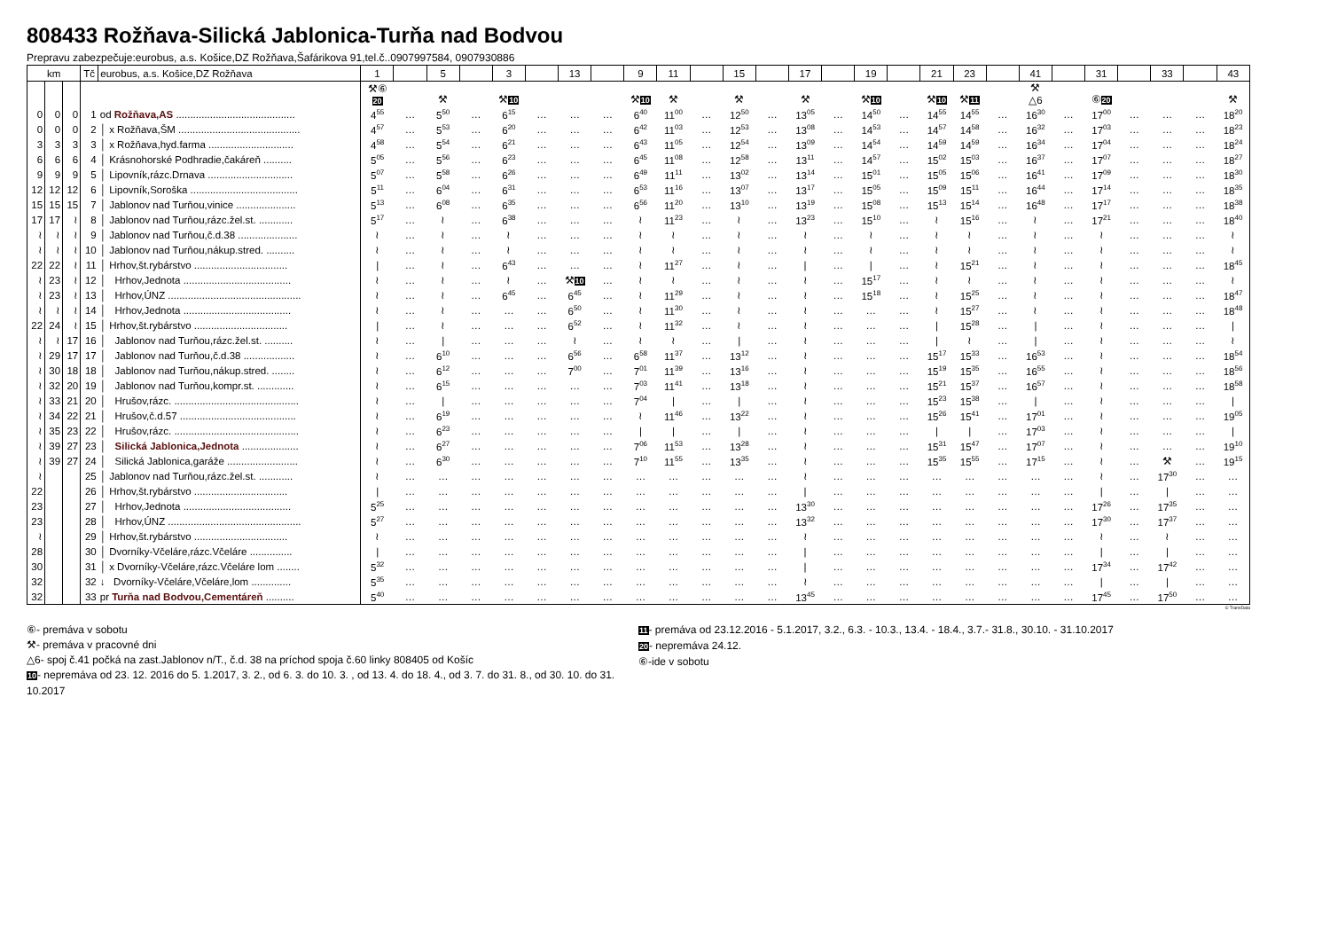808433 Rožňava-Silická Jablonica-Turňa nad Bodvou
Prepravu zabezpečuje:eurobus, a.s. Košice,DZ Rožňava,Šafárikova 91,tel.č..0907997584, 0907930886
| km | | | Tč | eurobus, a.s. Košice,DZ Rožňava | 1 | | 5 | | 3 | | 13 | | 9 | 11 | | 15 | | 17 | | 19 | | 21 | 23 | | 41 | | 31 | | 33 | | 43 |
| --- | --- | --- | --- | --- | --- | --- | --- | --- | --- | --- | --- | --- | --- | --- | --- | --- | --- | --- | --- | --- | --- | --- | --- | --- | --- | --- | --- | --- | --- | --- | --- |
| | | | | | ⚒⑥ 20 | | ⚒ | | ⚒ 10 | | | | ⚒ 10 | ⚒ | | ⚒ | | ⚒ | | ⚒ 10 | | ⚒ 10 | ⚒ 11 | | ⚒ △6 | | ⑥ 20 | | | | ⚒ |
| 0 | 0 | 0 | 1 | od Rožňava,AS .......................................... | 4<sup>55</sup> | … | 5<sup>50</sup> | … | 6<sup>15</sup> | … | … | … | 6<sup>40</sup> | 11<sup>00</sup> | … | 12<sup>50</sup> | … | 13<sup>05</sup> | … | 14<sup>50</sup> | … | 14<sup>55</sup> | 14<sup>55</sup> | … | 16<sup>30</sup> | … | 17<sup>00</sup> | … | … | … | 18<sup>20</sup> |
| 0 | 0 | 0 | 2 | │ x Rožňava,ŠM ........................................... | 4<sup>57</sup> | … | 5<sup>53</sup> | … | 6<sup>20</sup> | … | … | … | 6<sup>42</sup> | 11<sup>03</sup> | … | 12<sup>53</sup> | … | 13<sup>08</sup> | … | 14<sup>53</sup> | … | 14<sup>57</sup> | 14<sup>58</sup> | … | 16<sup>32</sup> | … | 17<sup>03</sup> | … | … | … | 18<sup>23</sup> |
| 3 | 3 | 3 | 3 | │ x Rožňava,hyd.farma .............................. | 4<sup>58</sup> | … | 5<sup>54</sup> | … | 6<sup>21</sup> | … | … | … | 6<sup>43</sup> | 11<sup>05</sup> | … | 12<sup>54</sup> | … | 13<sup>09</sup> | … | 14<sup>54</sup> | … | 14<sup>59</sup> | 14<sup>59</sup> | … | 16<sup>34</sup> | … | 17<sup>04</sup> | … | … | … | 18<sup>24</sup> |
| 6 | 6 | 6 | 4 | │ Krásnohorské Podhradie,čakáreň .......... | 5<sup>05</sup> | … | 5<sup>56</sup> | … | 6<sup>23</sup> | … | … | … | 6<sup>45</sup> | 11<sup>08</sup> | … | 12<sup>58</sup> | … | 13<sup>11</sup> | … | 14<sup>57</sup> | … | 15<sup>02</sup> | 15<sup>03</sup> | … | 16<sup>37</sup> | … | 17<sup>07</sup> | … | … | … | 18<sup>27</sup> |
| 9 | 9 | 9 | 5 | │ Lipovník,rázc.Drnava .............................. | 5<sup>07</sup> | … | 5<sup>58</sup> | … | 6<sup>26</sup> | … | … | … | 6<sup>49</sup> | 11<sup>11</sup> | … | 13<sup>02</sup> | … | 13<sup>14</sup> | … | 15<sup>01</sup> | … | 15<sup>05</sup> | 15<sup>06</sup> | … | 16<sup>41</sup> | … | 17<sup>09</sup> | … | … | … | 18<sup>30</sup> |
| 12 | 12 | 12 | 6 | │ Lipovník,Soroška ...................................... | 5<sup>11</sup> | … | 6<sup>04</sup> | … | 6<sup>31</sup> | … | … | … | 6<sup>53</sup> | 11<sup>16</sup> | … | 13<sup>07</sup> | … | 13<sup>17</sup> | … | 15<sup>05</sup> | … | 15<sup>09</sup> | 15<sup>11</sup> | … | 16<sup>44</sup> | … | 17<sup>14</sup> | … | … | … | 18<sup>35</sup> |
| 15 | 15 | 15 | 7 | │ Jablonov nad Turňou,vinice ..................... | 5<sup>13</sup> | … | 6<sup>08</sup> | … | 6<sup>35</sup> | … | … | … | 6<sup>56</sup> | 11<sup>20</sup> | … | 13<sup>10</sup> | … | 13<sup>19</sup> | … | 15<sup>08</sup> | … | 15<sup>13</sup> | 15<sup>14</sup> | … | 16<sup>48</sup> | … | 17<sup>17</sup> | … | … | … | 18<sup>38</sup> |
| 17 | 17 | ≀ | 8 | │ Jablonov nad Turňou,rázc.žel.st. ............ | 5<sup>17</sup> | … | ≀ | … | 6<sup>38</sup> | … | … | … | ≀ | 11<sup>23</sup> | … | ≀ | … | 13<sup>23</sup> | … | 15<sup>10</sup> | … | ≀ | 15<sup>16</sup> | … | ≀ | … | 17<sup>21</sup> | … | … | … | 18<sup>40</sup> |
| ≀ | ≀ | ≀ | 9 | │ Jablonov nad Turňou,č.d.38 ..................... | ≀ | … | ≀ | … | ≀ | … | … | … | ≀ | ≀ | … | ≀ | … | ≀ | … | ≀ | … | ≀ | ≀ | … | ≀ | … | ≀ | … | … | … | ≀ |
| ≀ | ≀ | ≀ | 10 | │ Jablonov nad Turňou,nákup.stred. .......... | ≀ | … | ≀ | … | ≀ | … | … | … | ≀ | ≀ | … | ≀ | … | ≀ | … | ≀ | … | ≀ | ≀ | … | ≀ | … | ≀ | … | … | … | ≀ |
| 22 | 22 | ≀ | 11 | │ Hrhov,št.rybárstvo ................................. | / | … | ≀ | … | 6<sup>43</sup> | … | … | … | ≀ | 11<sup>27</sup> | … | ≀ | … | / | … | / | … | ≀ | 15<sup>21</sup> | … | ≀ | … | ≀ | … | … | … | 18<sup>45</sup> |
| ≀ | 23 | ≀ | 12 | │ Hrhov,Jednota ...................................... | ≀ | … | ≀ | … | ≀ | … | ⚒ 10 | … | ≀ | ≀ | … | ≀ | … | ≀ | … | 15<sup>17</sup> | … | ≀ | ≀ | … | ≀ | … | ≀ | … | … | … | ≀ |
| ≀ | 23 | ≀ | 13 | │ Hrhov,ÚNZ ............................................... | ≀ | … | ≀ | … | 6<sup>45</sup> | … | 6<sup>45</sup> | … | ≀ | 11<sup>29</sup> | … | ≀ | … | ≀ | … | 15<sup>18</sup> | … | ≀ | 15<sup>25</sup> | … | ≀ | … | ≀ | … | … | … | 18<sup>47</sup> |
| ≀ | ≀ | ≀ | 14 | │ Hrhov,Jednota ...................................... | ≀ | … | ≀ | … | … | … | 6<sup>50</sup> | … | ≀ | 11<sup>30</sup> | … | ≀ | … | ≀ | … | … | … | ≀ | 15<sup>27</sup> | … | ≀ | … | ≀ | … | … | … | 18<sup>48</sup> |
| 22 | 24 | ≀ | 15 | │ Hrhov,št.rybárstvo ................................. | / | … | ≀ | … | … | … | 6<sup>52</sup> | … | ≀ | 11<sup>32</sup> | … | ≀ | … | ≀ | … | … | … | / | 15<sup>28</sup> | … | / | … | ≀ | … | … | … | / |
| ≀ | ≀ | 17 | 16 | │ Jablonov nad Turňou,rázc.žel.st. .......... | ≀ | … | / | … | … | … | ≀ | … | ≀ | ≀ | … | / | … | ≀ | … | … | … | / | ≀ | … | / | … | ≀ | … | … | … | ≀ |
| ≀ | 29 | 17 | 17 | │ Jablonov nad Turňou,č.d.38 .................. | ≀ | … | 6<sup>10</sup> | … | … | … | 6<sup>56</sup> | … | 6<sup>58</sup> | 11<sup>37</sup> | … | 13<sup>12</sup> | … | ≀ | … | … | … | 15<sup>17</sup> | 15<sup>33</sup> | … | 16<sup>53</sup> | … | ≀ | … | … | … | 18<sup>54</sup> |
| ≀ | 30 | 18 | 18 | │ Jablonov nad Turňou,nákup.stred. ........ | ≀ | … | 6<sup>12</sup> | … | … | … | 7<sup>00</sup> | … | 7<sup>01</sup> | 11<sup>39</sup> | … | 13<sup>16</sup> | … | ≀ | … | … | … | 15<sup>19</sup> | 15<sup>35</sup> | … | 16<sup>55</sup> | … | ≀ | … | … | … | 18<sup>56</sup> |
| ≀ | 32 | 20 | 19 | │ Jablonov nad Turňou,kompr.st. ............. | ≀ | … | 6<sup>15</sup> | … | … | … | … | … | 7<sup>03</sup> | 11<sup>41</sup> | … | 13<sup>18</sup> | … | ≀ | … | … | … | 15<sup>21</sup> | 15<sup>37</sup> | … | 16<sup>57</sup> | … | ≀ | … | … | … | 18<sup>58</sup> |
| ≀ | 33 | 21 | 20 | │ Hrušov,rázc. ............................................ | ≀ | … | / | … | … | … | … | … | 7<sup>04</sup> | / | … | / | … | ≀ | … | … | … | 15<sup>23</sup> | 15<sup>38</sup> | … | / | … | ≀ | … | … | … | / |
| ≀ | 34 | 22 | 21 | │ Hrušov,č.d.57 ......................................... | ≀ | … | 6<sup>19</sup> | … | … | … | … | … | ≀ | 11<sup>46</sup> | … | 13<sup>22</sup> | … | ≀ | … | … | … | 15<sup>26</sup> | 15<sup>41</sup> | … | 17<sup>01</sup> | … | ≀ | … | … | … | 19<sup>05</sup> |
| ≀ | 35 | 23 | 22 | │ Hrušov,rázc. ............................................ | ≀ | … | 6<sup>23</sup> | … | … | … | … | … | / | / | … | / | … | ≀ | … | … | … | / | / | … | 17<sup>03</sup> | … | ≀ | … | … | … | / |
| ≀ | 39 | 27 | 23 | │ Silická Jablonica,Jednota .................... | ≀ | … | 6<sup>27</sup> | … | … | … | … | … | 7<sup>06</sup> | 11<sup>53</sup> | … | 13<sup>28</sup> | … | ≀ | … | … | … | 15<sup>31</sup> | 15<sup>47</sup> | … | 17<sup>07</sup> | … | ≀ | … | … | … | 19<sup>10</sup> |
| ≀ | 39 | 27 | 24 | │ Silická Jablonica,garáže ......................... | ≀ | … | 6<sup>30</sup> | … | … | … | … | … | 7<sup>10</sup> | 11<sup>55</sup> | … | 13<sup>35</sup> | … | ≀ | … | … | … | 15<sup>35</sup> | 15<sup>55</sup> | … | 17<sup>15</sup> | … | ≀ | … | ⚒ | … | 19<sup>15</sup> |
| ≀ | | | 25 | │ Jablonov nad Turňou,rázc.žel.st. ............ | ≀ | … | … | … | … | … | … | … | … | … | … | … | … | ≀ | … | … | … | … | … | … | … | … | ≀ | … | 17<sup>30</sup> | … | … |
| 22 | | | 26 | │ Hrhov,št.rybárstvo ................................. | / | … | … | … | … | … | … | … | … | … | … | … | … | / | … | … | … | … | … | … | … | … | / | … | / | … | … |
| 23 | | | 27 | │ Hrhov,Jednota ...................................... | 5<sup>25</sup> | … | … | … | … | … | … | … | … | … | … | … | … | 13<sup>30</sup> | … | … | … | … | … | … | … | … | 17<sup>26</sup> | … | 17<sup>35</sup> | … | … |
| 23 | | | 28 | │ Hrhov,ÚNZ ............................................... | 5<sup>27</sup> | … | … | … | … | … | … | … | … | … | … | … | … | 13<sup>32</sup> | … | … | … | … | … | … | … | … | 17<sup>30</sup> | … | 17<sup>37</sup> | … | … |
| ≀ | | | 29 | │ Hrhov,št.rybárstvo ................................. | ≀ | … | … | … | … | … | … | … | … | … | … | … | … | ≀ | … | … | … | … | … | … | … | … | ≀ | … | ≀ | … | … |
| 28 | | | 30 | │ Dvorníky-Včeláre,rázc.Včeláre ............... | / | … | … | … | … | … | … | … | … | … | … | … | … | / | … | … | … | … | … | … | … | … | / | … | / | … | … |
| 30 | | | 31 | │ x Dvorníky-Včeláre,rázc.Včeláre lom ........ | 5<sup>32</sup> | … | … | … | … | … | … | … | … | … | … | … | … | / | … | … | … | … | … | … | … | … | 17<sup>34</sup> | … | 17<sup>42</sup> | … | … |
| 32 | | | 32 | ↓ Dvorníky-Včeláre,Včeláre,lom .............. | 5<sup>35</sup> | … | … | … | … | … | … | … | … | … | … | … | … | ≀ | … | … | … | … | … | … | … | … | / | … | / | … | … |
| 32 | | | 33 | pr Turňa nad Bodvou,Cementáreň .......... | 5<sup>40</sup> | … | … | … | … | … | … | … | … | … | … | … | … | 13<sup>45</sup> | … | … | … | … | … | … | … | … | 17<sup>45</sup> | … | 17<sup>50</sup> | … | … |
© TransData
⑥- premáva v sobotu
⚒- premáva v pracovné dni
△6- spoj č.41 počká na zast.Jablonov n/T., č.d. 38 na príchod spoja č.60 linky 808405 od Košíc
10- nepremáva od 23. 12. 2016 do 5. 1.2017, 3. 2., od 6. 3. do 10. 3. , od 13. 4. do 18. 4., od 3. 7. do 31. 8., od 30. 10. do 31. 10.2017
11- premáva od 23.12.2016 - 5.1.2017, 3.2., 6.3. - 10.3., 13.4. - 18.4., 3.7.- 31.8., 30.10. - 31.10.2017
20- nepremáva 24.12.
⑥-ide v sobotu